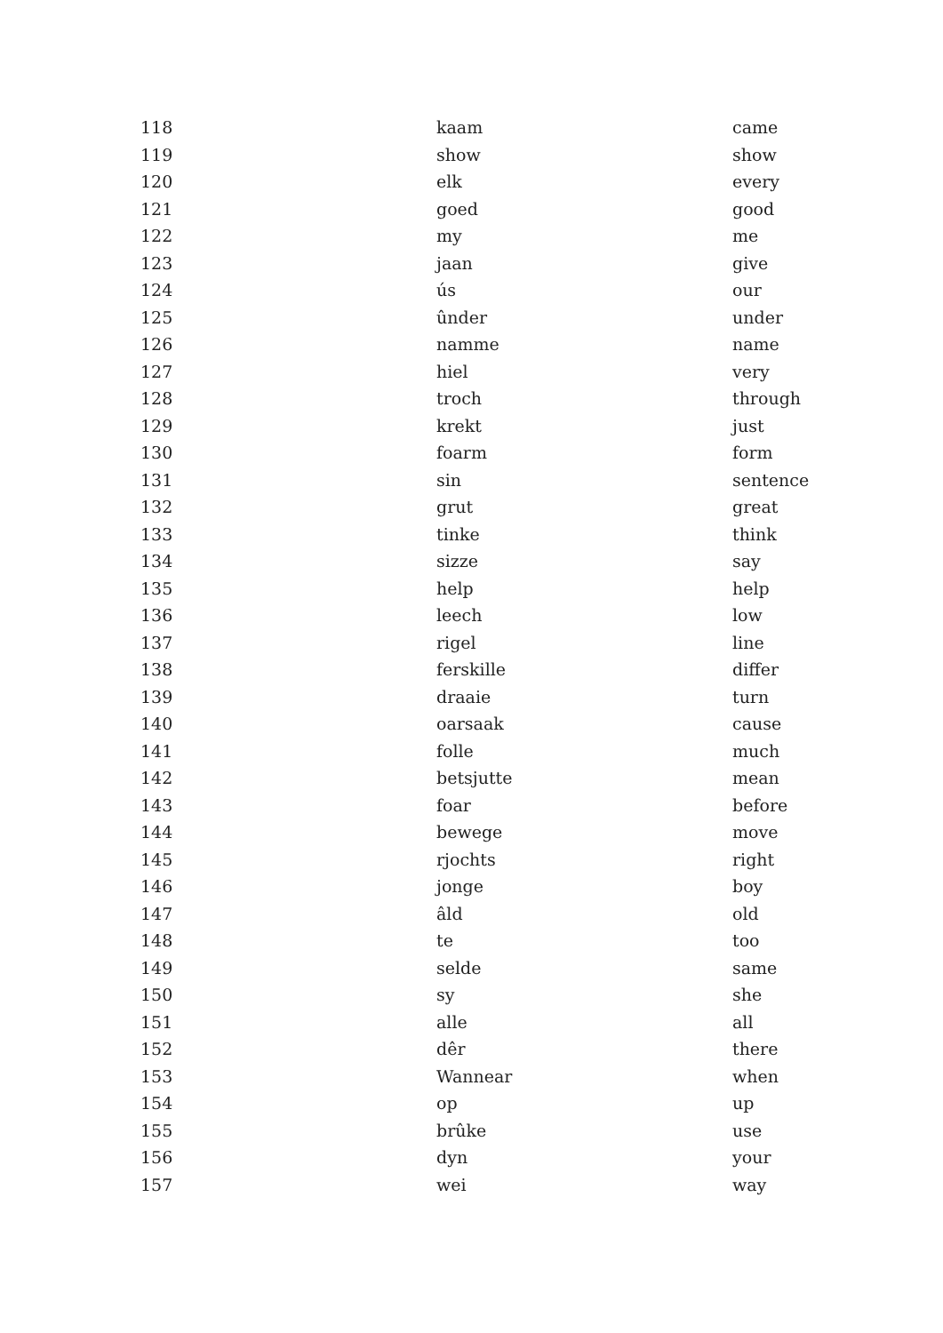| 118 | kaam | came |
| 119 | show | show |
| 120 | elk | every |
| 121 | goed | good |
| 122 | my | me |
| 123 | jaan | give |
| 124 | ús | our |
| 125 | ûnder | under |
| 126 | namme | name |
| 127 | hiel | very |
| 128 | troch | through |
| 129 | krekt | just |
| 130 | foarm | form |
| 131 | sin | sentence |
| 132 | grut | great |
| 133 | tinke | think |
| 134 | sizze | say |
| 135 | help | help |
| 136 | leech | low |
| 137 | rigel | line |
| 138 | ferskille | differ |
| 139 | draaie | turn |
| 140 | oarsaak | cause |
| 141 | folle | much |
| 142 | betsjutte | mean |
| 143 | foar | before |
| 144 | bewege | move |
| 145 | rjochts | right |
| 146 | jonge | boy |
| 147 | âld | old |
| 148 | te | too |
| 149 | selde | same |
| 150 | sy | she |
| 151 | alle | all |
| 152 | dêr | there |
| 153 | Wannear | when |
| 154 | op | up |
| 155 | brûke | use |
| 156 | dyn | your |
| 157 | wei | way |